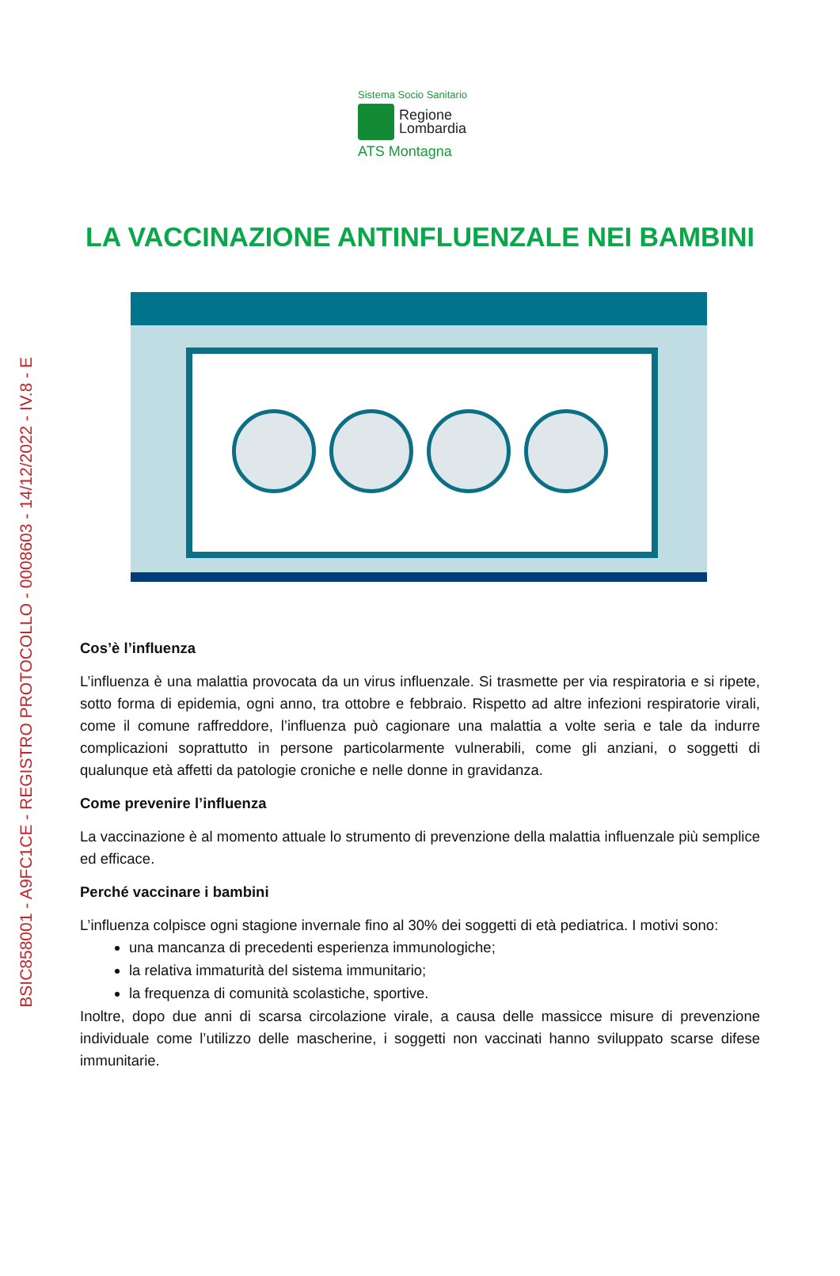BSIC858001 - A9FC1CE - REGISTRO PROTOCOLLO - 0008603 - 14/12/2022 - IV.8 - E
Sistema Socio Sanitario
Regione
Lombardia
ATS Montagna
LA VACCINAZIONE ANTINFLUENZALE NEI BAMBINI
Cos’è l’influenza
L’influenza è una malattia provocata da un virus influenzale. Si trasmette per via respiratoria e si ripete, sotto forma di epidemia, ogni anno, tra ottobre e febbraio. Rispetto ad altre infezioni respiratorie virali, come il comune raffreddore, l’influenza può cagionare una malattia a volte seria e tale da indurre complicazioni soprattutto in persone particolarmente vulnerabili, come gli anziani, o soggetti di qualunque età affetti da patologie croniche e nelle donne in gravidanza.
Come prevenire l’influenza
La vaccinazione è al momento attuale lo strumento di prevenzione della malattia influenzale più semplice ed efficace.
Perché vaccinare i bambini
L’influenza colpisce ogni stagione invernale fino al 30% dei soggetti di età pediatrica. I motivi sono:
una mancanza di precedenti esperienza immunologiche;
la relativa immaturità del sistema immunitario;
la frequenza di comunità scolastiche, sportive.
Inoltre, dopo due anni di scarsa circolazione virale, a causa delle massicce misure di prevenzione individuale come l’utilizzo delle mascherine, i soggetti non vaccinati hanno sviluppato scarse difese immunitarie.